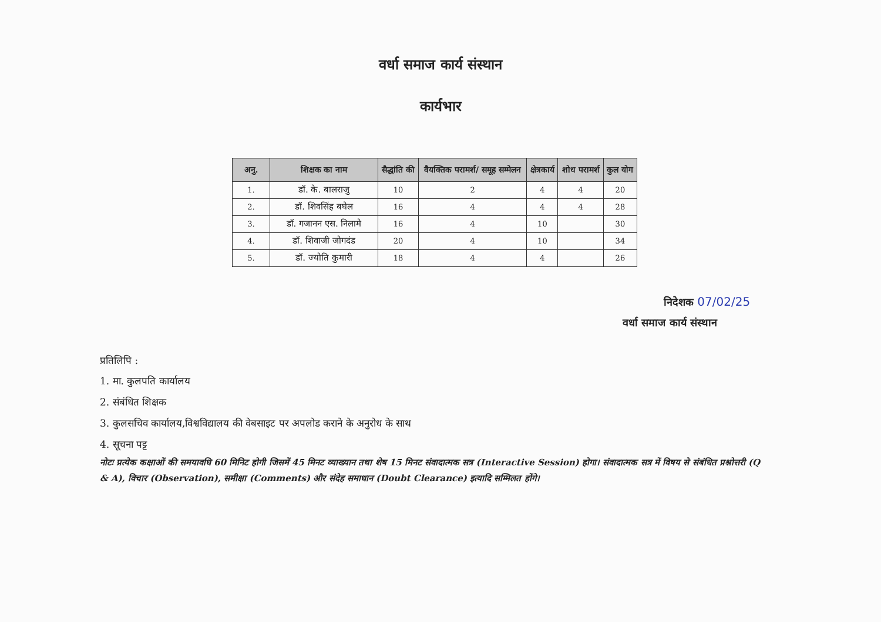वर्धा समाज कार्य संस्थान
कार्यभार
| अनु. | शिक्षक का नाम | सैद्धांति की | वैयक्तिक परामर्श/ समूह सम्मेलन | क्षेत्रकार्य | शोध परामर्श | कुल योग |
| --- | --- | --- | --- | --- | --- | --- |
| 1. | डॉ. के. बालराजु | 10 | 2 | 4 | 4 | 20 |
| 2. | डॉ. शिवसिंह बघेल | 16 | 4 | 4 | 4 | 28 |
| 3. | डॉ. गजानन एस. निलामे | 16 | 4 | 10 | | 30 |
| 4. | डॉ. शिवाजी जोगदंड | 20 | 4 | 10 | | 34 |
| 5. | डॉ. ज्योति कुमारी | 18 | 4 | 4 | | 26 |
निदेशक 07/02/25
वर्धा समाज कार्य संस्थान
प्रतिलिपि :
1. मा. कुलपति कार्यालय
2. संबंधित शिक्षक
3. कुलसचिव कार्यालय,विश्वविद्यालय की वेबसाइट पर अपलोड कराने के अनुरोध के साथ
4. सूचना पट्ट
नोटः प्रत्येक कक्षाओं की समयावधि 60 मिनिट होगी जिसमें 45 मिनट व्याख्यान तथा शेष 15 मिनट संवादात्मक सत्र (Interactive Session) होगा। संवादात्मक सत्र में विषय से संबंधित प्रश्नोत्तरी (Q & A), विचार (Observation), समीक्षा (Comments) और संदेह समाधान (Doubt Clearance) इत्यादि सम्मिलत होंगे।